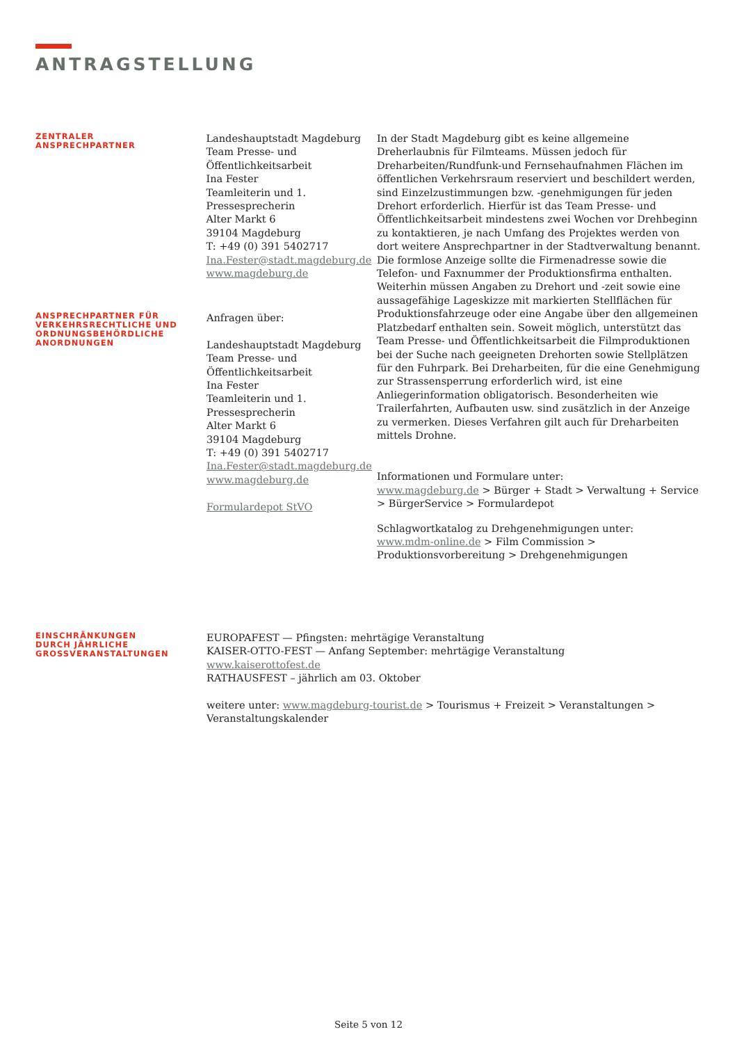ANTRAGSTELLUNG
ZENTRALER
ANSPRECHPARTNER
Landeshauptstadt Magdeburg
Team Presse- und
Öffentlichkeitsarbeit
Ina Fester
Teamleiterin und 1.
Pressesprecherin
Alter Markt 6
39104 Magdeburg
T: +49 (0) 391 5402717
Ina.Fester@stadt.magdeburg.de
www.magdeburg.de
In der Stadt Magdeburg gibt es keine allgemeine Dreherlaubnis für Filmteams. Müssen jedoch für Dreharbeiten/Rundfunk-und Fernsehaufnahmen Flächen im öffentlichen Verkehrsraum reserviert und beschildert werden, sind Einzelzustimmungen bzw. -genehmigungen für jeden Drehort erforderlich. Hierfür ist das Team Presse- und Öffentlichkeitsarbeit mindestens zwei Wochen vor Drehbeginn zu kontaktieren, je nach Umfang des Projektes werden von dort weitere Ansprechpartner in der Stadtverwaltung benannt. Die formlose Anzeige sollte die Firmenadresse sowie die Telefon- und Faxnummer der Produktionsfirma enthalten. Weiterhin müssen Angaben zu Drehort und -zeit sowie eine aussagefähige Lageskizze mit markierten Stellflächen für Produktionsfahrzeuge oder eine Angabe über den allgemeinen Platzbedarf enthalten sein. Soweit möglich, unterstützt das Team Presse- und Öffentlichkeitsarbeit die Filmproduktionen bei der Suche nach geeigneten Drehorten sowie Stellplätzen für den Fuhrpark. Bei Dreharbeiten, für die eine Genehmigung zur Strassensperrung erforderlich wird, ist eine Anliegerinformation obligatorisch. Besonderheiten wie Trailerfahrten, Aufbauten usw. sind zusätzlich in der Anzeige zu vermerken. Dieses Verfahren gilt auch für Dreharbeiten mittels Drohne.
Informationen und Formulare unter:
www.magdeburg.de > Bürger + Stadt > Verwaltung + Service > BürgerService > Formulardepot
Schlagwortkatalog zu Drehgenehmigungen unter:
www.mdm-online.de > Film Commission > Produktionsvorbereitung > Drehgenehmigungen
ANSPRECHPARTNER FÜR
VERKEHRSRECHTLICHE UND
ORDNUNGSBEHÖRDLICHE
ANORDNUNGEN
Anfragen über:
Landeshauptstadt Magdeburg
Team Presse- und
Öffentlichkeitsarbeit
Ina Fester
Teamleiterin und 1.
Pressesprecherin
Alter Markt 6
39104 Magdeburg
T: +49 (0) 391 5402717
Ina.Fester@stadt.magdeburg.de
www.magdeburg.de
Formulardepot StVO
EINSCHRÄNKUNGEN
DURCH JÄHRLICHE
GROSSVERANSTALTUNGEN
EUROPAFEST — Pfingsten: mehrtägige Veranstaltung
KAISER-OTTO-FEST — Anfang September: mehrtägige Veranstaltung
www.kaiserottofest.de
RATHAUSFEST – jährlich am 03. Oktober
weitere unter: www.magdeburg-tourist.de > Tourismus + Freizeit > Veranstaltungen > Veranstaltungskalender
Seite 5 von 12